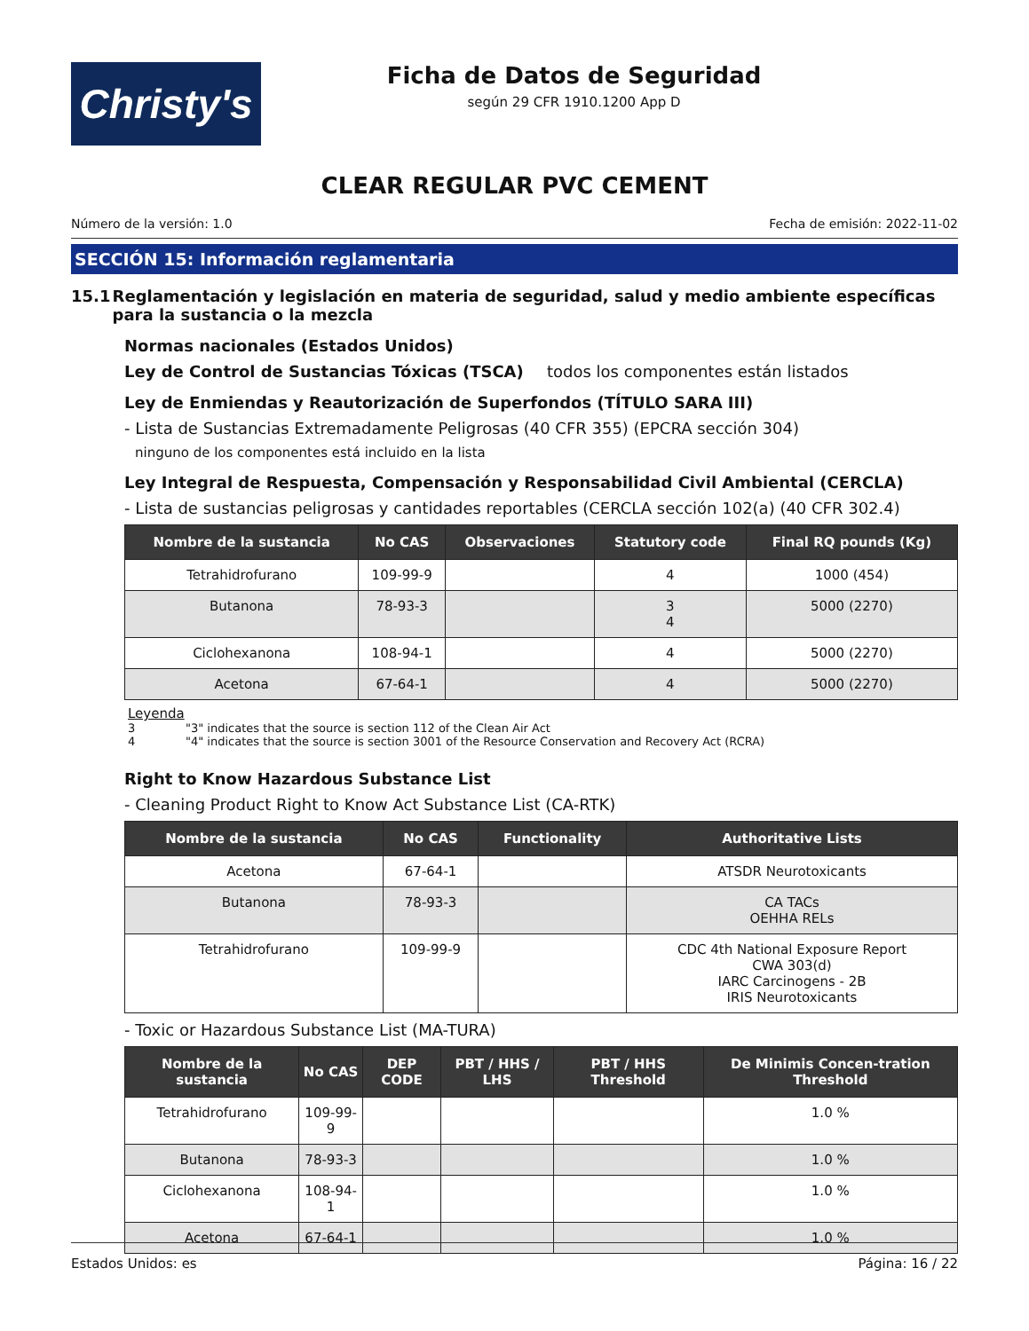Christy's
Ficha de Datos de Seguridad
según 29 CFR 1910.1200 App D
CLEAR REGULAR PVC CEMENT
Número de la versión: 1.0 Fecha de emisión: 2022-11-02
SECCIÓN 15: Información reglamentaria
15.1 Reglamentación y legislación en materia de seguridad, salud y medio ambiente específicas para la sustancia o la mezcla
Normas nacionales (Estados Unidos)
Ley de Control de Sustancias Tóxicas (TSCA) todos los componentes están listados
Ley de Enmiendas y Reautorización de Superfondos (TÍTULO SARA III)
- Lista de Sustancias Extremadamente Peligrosas (40 CFR 355) (EPCRA sección 304)
ninguno de los componentes está incluido en la lista
Ley Integral de Respuesta, Compensación y Responsabilidad Civil Ambiental (CERCLA)
- Lista de sustancias peligrosas y cantidades reportables (CERCLA sección 102(a) (40 CFR 302.4)
| Nombre de la sustancia | No CAS | Observaciones | Statutory code | Final RQ pounds (Kg) |
| --- | --- | --- | --- | --- |
| Tetrahidrofurano | 109-99-9 | | 4 | 1000 (454) |
| Butanona | 78-93-3 | | 3 4 | 5000 (2270) |
| Ciclohexanona | 108-94-1 | | 4 | 5000 (2270) |
| Acetona | 67-64-1 | | 4 | 5000 (2270) |
Leyenda
3 "3" indicates that the source is section 112 of the Clean Air Act
4 "4" indicates that the source is section 3001 of the Resource Conservation and Recovery Act (RCRA)
Right to Know Hazardous Substance List
- Cleaning Product Right to Know Act Substance List (CA-RTK)
| Nombre de la sustancia | No CAS | Functionality | Authoritative Lists |
| --- | --- | --- | --- |
| Acetona | 67-64-1 | | ATSDR Neurotoxicants |
| Butanona | 78-93-3 | | CA TACs OEHHA RELs |
| Tetrahidrofurano | 109-99-9 | | CDC 4th National Exposure Report CWA 303(d) IARC Carcinogens - 2B IRIS Neurotoxicants |
- Toxic or Hazardous Substance List (MA-TURA)
| Nombre de la sustancia | No CAS | DEP CODE | PBT / HHS / LHS | PBT / HHS Threshold | De Minimis Concen-tration Threshold |
| --- | --- | --- | --- | --- | --- |
| Tetrahidrofurano | 109-99-9 | | | | 1.0 % |
| Butanona | 78-93-3 | | | | 1.0 % |
| Ciclohexanona | 108-94-1 | | | | 1.0 % |
| Acetona | 67-64-1 | | | | 1.0 % |
Estados Unidos: es Página: 16 / 22